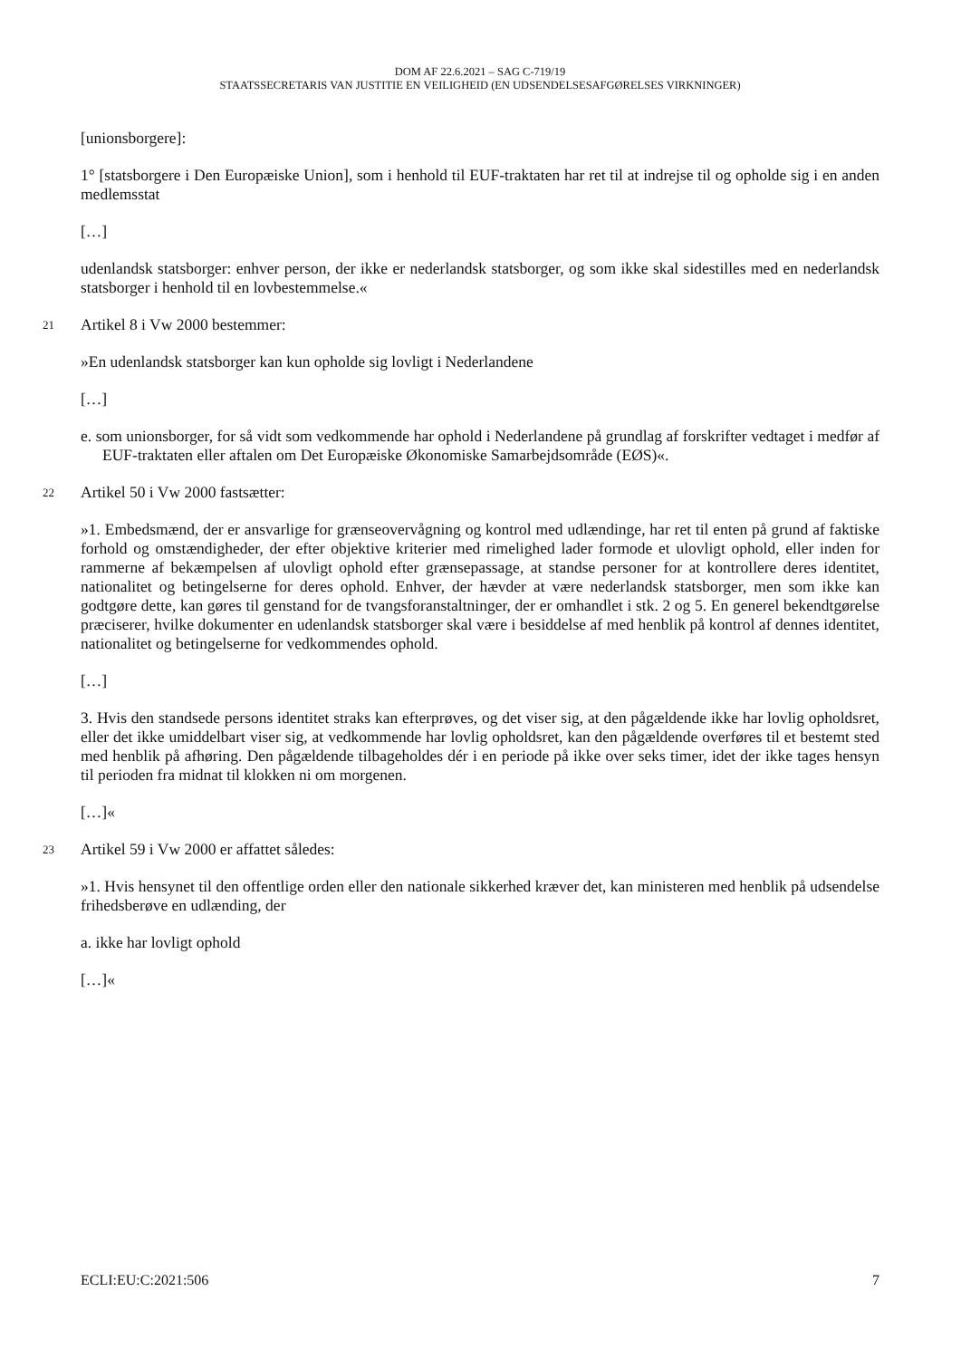DOM AF 22.6.2021 – SAG C-719/19
STAATSSECRETARIS VAN JUSTITIE EN VEILIGHEID (EN UDSENDELSESAFGØRELSES VIRKNINGER)
[unionsborgere]:
1° [statsborgere i Den Europæiske Union], som i henhold til EUF-traktaten har ret til at indrejse til og opholde sig i en anden medlemsstat
[…]
udenlandsk statsborger: enhver person, der ikke er nederlandsk statsborger, og som ikke skal sidestilles med en nederlandsk statsborger i henhold til en lovbestemmelse.«
21 Artikel 8 i Vw 2000 bestemmer:
»En udenlandsk statsborger kan kun opholde sig lovligt i Nederlandene
[…]
e. som unionsborger, for så vidt som vedkommende har ophold i Nederlandene på grundlag af forskrifter vedtaget i medfør af EUF-traktaten eller aftalen om Det Europæiske Økonomiske Samarbejdsområde (EØS)«.
22 Artikel 50 i Vw 2000 fastsætter:
»1. Embedsmænd, der er ansvarlige for grænseovervågning og kontrol med udlændinge, har ret til enten på grund af faktiske forhold og omstændigheder, der efter objektive kriterier med rimelighed lader formode et ulovligt ophold, eller inden for rammerne af bekæmpelsen af ulovligt ophold efter grænsepassage, at standse personer for at kontrollere deres identitet, nationalitet og betingelserne for deres ophold. Enhver, der hævder at være nederlandsk statsborger, men som ikke kan godtgøre dette, kan gøres til genstand for de tvangsforanstaltninger, der er omhandlet i stk. 2 og 5. En generel bekendtgørelse præciserer, hvilke dokumenter en udenlandsk statsborger skal være i besiddelse af med henblik på kontrol af dennes identitet, nationalitet og betingelserne for vedkommendes ophold.
[…]
3. Hvis den standsede persons identitet straks kan efterprøves, og det viser sig, at den pågældende ikke har lovlig opholdsret, eller det ikke umiddelbart viser sig, at vedkommende har lovlig opholdsret, kan den pågældende overføres til et bestemt sted med henblik på afhøring. Den pågældende tilbageholdes dér i en periode på ikke over seks timer, idet der ikke tages hensyn til perioden fra midnat til klokken ni om morgenen.
[…]«
23 Artikel 59 i Vw 2000 er affattet således:
»1. Hvis hensynet til den offentlige orden eller den nationale sikkerhed kræver det, kan ministeren med henblik på udsendelse frihedsberøve en udlænding, der
a. ikke har lovligt ophold
[…]«
ECLI:EU:C:2021:506 7